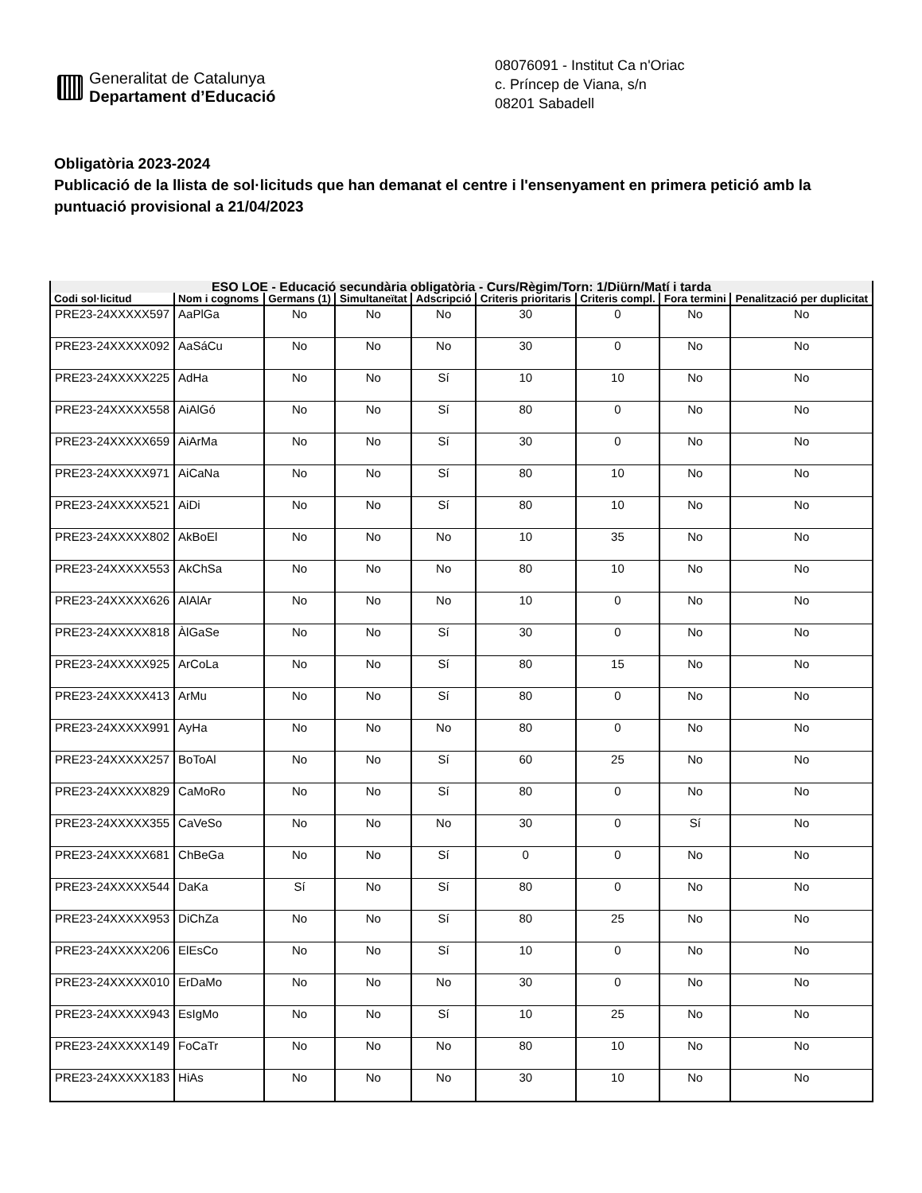Generalitat de Catalunya
Departament d’Educació
08076091 - Institut Ca n'Oriac
c. Príncep de Viana, s/n
08201 Sabadell
Obligatòria 2023-2024
Publicació de la llista de sol·licituds que han demanat el centre i l'ensenyament en primera petició amb la puntuació provisional a 21/04/2023
| ESO LOE - Educació secundària obligatòria - Curs/Règim/Torn: 1/Diürn/Matí i tarda | | | | | | | | |
| --- | --- | --- | --- | --- | --- | --- | --- | --- |
| Codi sol·licitud | Nom i cognoms | Germans (1) | Simultaneïtat | Adscripció | Criteris prioritaris | Criteris compl. | Fora termini | Penalització per duplicitat |
| PRE23-24XXXXX597 | AaPlGa | No | No | No | 30 | 0 | No | No |
| PRE23-24XXXXX092 | AaSáCu | No | No | No | 30 | 0 | No | No |
| PRE23-24XXXXX225 | AdHa | No | No | Sí | 10 | 10 | No | No |
| PRE23-24XXXXX558 | AiAlGó | No | No | Sí | 80 | 0 | No | No |
| PRE23-24XXXXX659 | AiArMa | No | No | Sí | 30 | 0 | No | No |
| PRE23-24XXXXX971 | AiCaNa | No | No | Sí | 80 | 10 | No | No |
| PRE23-24XXXXX521 | AiDi | No | No | Sí | 80 | 10 | No | No |
| PRE23-24XXXXX802 | AkBoEl | No | No | No | 10 | 35 | No | No |
| PRE23-24XXXXX553 | AkChSa | No | No | No | 80 | 10 | No | No |
| PRE23-24XXXXX626 | AlAlAr | No | No | No | 10 | 0 | No | No |
| PRE23-24XXXXX818 | ÀlGaSe | No | No | Sí | 30 | 0 | No | No |
| PRE23-24XXXXX925 | ArCoLa | No | No | Sí | 80 | 15 | No | No |
| PRE23-24XXXXX413 | ArMu | No | No | Sí | 80 | 0 | No | No |
| PRE23-24XXXXX991 | AyHa | No | No | No | 80 | 0 | No | No |
| PRE23-24XXXXX257 | BoToAl | No | No | Sí | 60 | 25 | No | No |
| PRE23-24XXXXX829 | CaMoRo | No | No | Sí | 80 | 0 | No | No |
| PRE23-24XXXXX355 | CaVeSo | No | No | No | 30 | 0 | Sí | No |
| PRE23-24XXXXX681 | ChBeGa | No | No | Sí | 0 | 0 | No | No |
| PRE23-24XXXXX544 | DaKa | Sí | No | Sí | 80 | 0 | No | No |
| PRE23-24XXXXX953 | DiChZa | No | No | Sí | 80 | 25 | No | No |
| PRE23-24XXXXX206 | ElEsCo | No | No | Sí | 10 | 0 | No | No |
| PRE23-24XXXXX010 | ErDaMo | No | No | No | 30 | 0 | No | No |
| PRE23-24XXXXX943 | EsIgMo | No | No | Sí | 10 | 25 | No | No |
| PRE23-24XXXXX149 | FoCaTr | No | No | No | 80 | 10 | No | No |
| PRE23-24XXXXX183 | HiAs | No | No | No | 30 | 10 | No | No |